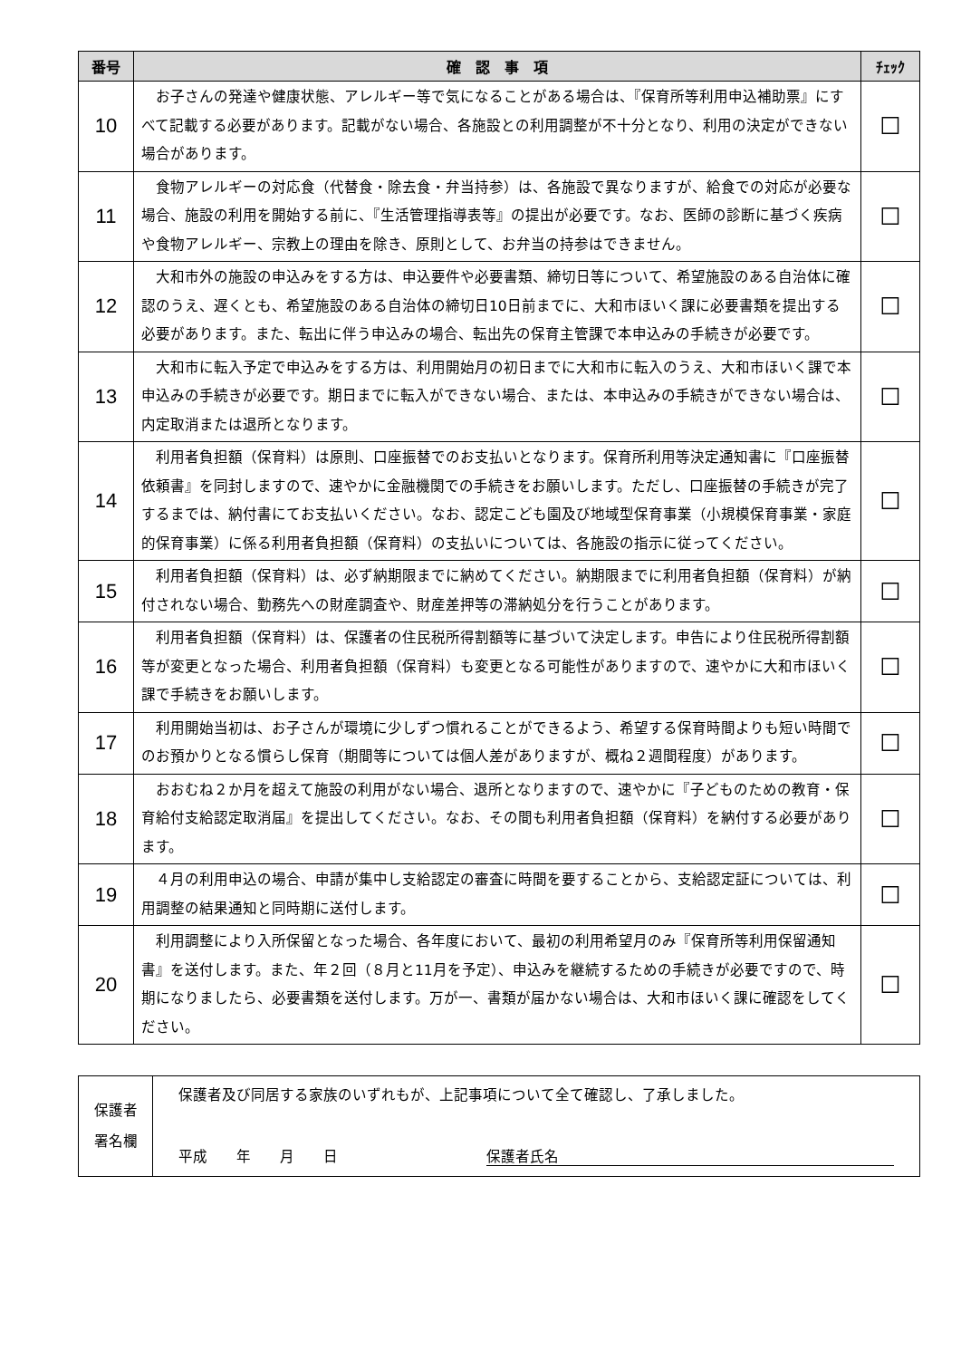| 番号 | 確 認 事 項 | ﾁｪｯｸ |
| --- | --- | --- |
| 10 | お子さんの発達や健康状態、アレルギー等で気になることがある場合は、『保育所等利用申込補助票』にすべて記載する必要があります。記載がない場合、各施設との利用調整が不十分となり、利用の決定ができない場合があります。 | ☐ |
| 11 | 食物アレルギーの対応食（代替食・除去食・弁当持参）は、各施設で異なりますが、給食での対応が必要な場合、施設の利用を開始する前に、『生活管理指導表等』の提出が必要です。なお、医師の診断に基づく疾病や食物アレルギー、宗教上の理由を除き、原則として、お弁当の持参はできません。 | ☐ |
| 12 | 大和市外の施設の申込みをする方は、申込要件や必要書類、締切日等について、希望施設のある自治体に確認のうえ、遅くとも、希望施設のある自治体の締切日10日前までに、大和市ほいく課に必要書類を提出する必要があります。また、転出に伴う申込みの場合、転出先の保育主管課で本申込みの手続きが必要です。 | ☐ |
| 13 | 大和市に転入予定で申込みをする方は、利用開始月の初日までに大和市に転入のうえ、大和市ほいく課で本申込みの手続きが必要です。期日までに転入ができない場合、または、本申込みの手続きができない場合は、内定取消または退所となります。 | ☐ |
| 14 | 利用者負担額（保育料）は原則、口座振替でのお支払いとなります。保育所利用等決定通知書に『口座振替依頼書』を同封しますので、速やかに金融機関での手続きをお願いします。ただし、口座振替の手続きが完了するまでは、納付書にてお支払いください。なお、認定こども園及び地域型保育事業（小規模保育事業・家庭的保育事業）に係る利用者負担額（保育料）の支払いについては、各施設の指示に従ってください。 | ☐ |
| 15 | 利用者負担額（保育料）は、必ず納期限までに納めてください。納期限までに利用者負担額（保育料）が納付されない場合、勤務先への財産調査や、財産差押等の滞納処分を行うことがあります。 | ☐ |
| 16 | 利用者負担額（保育料）は、保護者の住民税所得割額等に基づいて決定します。申告により住民税所得割額等が変更となった場合、利用者負担額（保育料）も変更となる可能性がありますので、速やかに大和市ほいく課で手続きをお願いします。 | ☐ |
| 17 | 利用開始当初は、お子さんが環境に少しずつ慣れることができるよう、希望する保育時間よりも短い時間でのお預かりとなる慣らし保育（期間等については個人差がありますが、概ね２週間程度）があります。 | ☐ |
| 18 | おおむね２か月を超えて施設の利用がない場合、退所となりますので、速やかに『子どものための教育・保育給付支給認定取消届』を提出してください。なお、その間も利用者負担額（保育料）を納付する必要があります。 | ☐ |
| 19 | ４月の利用申込の場合、申請が集中し支給認定の審査に時間を要することから、支給認定証については、利用調整の結果通知と同時期に送付します。 | ☐ |
| 20 | 利用調整により入所保留となった場合、各年度において、最初の利用希望月のみ『保育所等利用保留通知書』を送付します。また、年２回（８月と11月を予定）、申込みを継続するための手続きが必要ですので、時期になりましたら、必要書類を送付します。万が一、書類が届かない場合は、大和市ほいく課に確認をしてください。 | ☐ |
| 保護者 署名欄 | 保護者及び同居する家族のいずれもが、上記事項について全て確認し、了承しました。 平成 年 月 日 保護者氏名 |